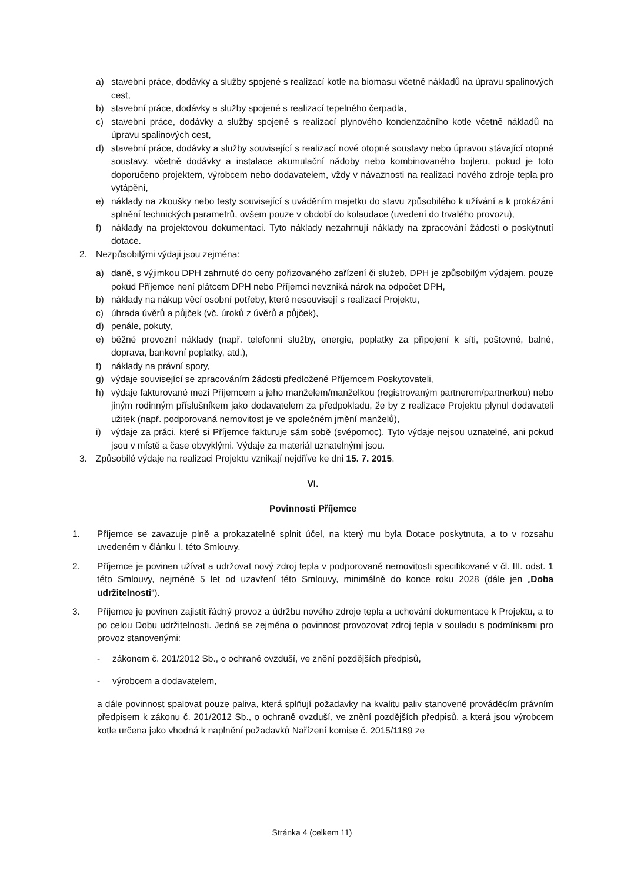a) stavební práce, dodávky a služby spojené s realizací kotle na biomasu včetně nákladů na úpravu spalinových cest,
b) stavební práce, dodávky a služby spojené s realizací tepelného čerpadla,
c) stavební práce, dodávky a služby spojené s realizací plynového kondenzačního kotle včetně nákladů na úpravu spalinových cest,
d) stavební práce, dodávky a služby související s realizací nové otopné soustavy nebo úpravou stávající otopné soustavy, včetně dodávky a instalace akumulační nádoby nebo kombinovaného bojleru, pokud je toto doporučeno projektem, výrobcem nebo dodavatelem, vždy v návaznosti na realizaci nového zdroje tepla pro vytápění,
e) náklady na zkoušky nebo testy související s uváděním majetku do stavu způsobilého k užívání a k prokázání splnění technických parametrů, ovšem pouze v období do kolaudace (uvedení do trvalého provozu),
f) náklady na projektovou dokumentaci. Tyto náklady nezahrnují náklady na zpracování žádosti o poskytnutí dotace.
2. Nezpůsobilými výdaji jsou zejména:
a) daně, s výjimkou DPH zahrnuté do ceny pořizovaného zařízení či služeb, DPH je způsobilým výdajem, pouze pokud Příjemce není plátcem DPH nebo Příjemci nevzniká nárok na odpočet DPH,
b) náklady na nákup věcí osobní potřeby, které nesouvisejí s realizací Projektu,
c) úhrada úvěrů a půjček (vč. úroků z úvěrů a půjček),
d) penále, pokuty,
e) běžné provozní náklady (např. telefonní služby, energie, poplatky za připojení k síti, poštovné, balné, doprava, bankovní poplatky, atd.),
f) náklady na právní spory,
g) výdaje související se zpracováním žádosti předložené Příjemcem Poskytovateli,
h) výdaje fakturované mezi Příjemcem a jeho manželem/manželkou (registrovaným partnerem/partnerkou) nebo jiným rodinným příslušníkem jako dodavatelem za předpokladu, že by z realizace Projektu plynul dodavateli užitek (např. podporovaná nemovitost je ve společném jmění manželů),
i) výdaje za práci, které si Příjemce fakturuje sám sobě (svépomoc). Tyto výdaje nejsou uznatelné, ani pokud jsou v místě a čase obvyklými. Výdaje za materiál uznatelnými jsou.
3. Způsobilé výdaje na realizaci Projektu vznikají nejdříve ke dni 15. 7. 2015.
VI.
Povinnosti Příjemce
1. Příjemce se zavazuje plně a prokazatelně splnit účel, na který mu byla Dotace poskytnuta, a to v rozsahu uvedeném v článku I. této Smlouvy.
2. Příjemce je povinen užívat a udržovat nový zdroj tepla v podporované nemovitosti specifikované v čl. III. odst. 1 této Smlouvy, nejméně 5 let od uzavření této Smlouvy, minimálně do konce roku 2028 (dále jen „Doba udržitelnosti“).
3. Příjemce je povinen zajistit řádný provoz a údržbu nového zdroje tepla a uchování dokumentace k Projektu, a to po celou Dobu udržitelnosti. Jedná se zejména o povinnost provozovat zdroj tepla v souladu s podmínkami pro provoz stanovenými:
- zákonem č. 201/2012 Sb., o ochraně ovzduší, ve znění pozdějších předpisů,
- výrobcem a dodavatelem,
a dále povinnost spalovat pouze paliva, která splňují požadavky na kvalitu paliv stanovené prováděcím právním předpisem k zákonu č. 201/2012 Sb., o ochraně ovzduší, ve znění pozdějších předpisů, a která jsou výrobcem kotle určena jako vhodná k naplnění požadavků Nařízení komise č. 2015/1189 ze
Stránka 4 (celkem 11)